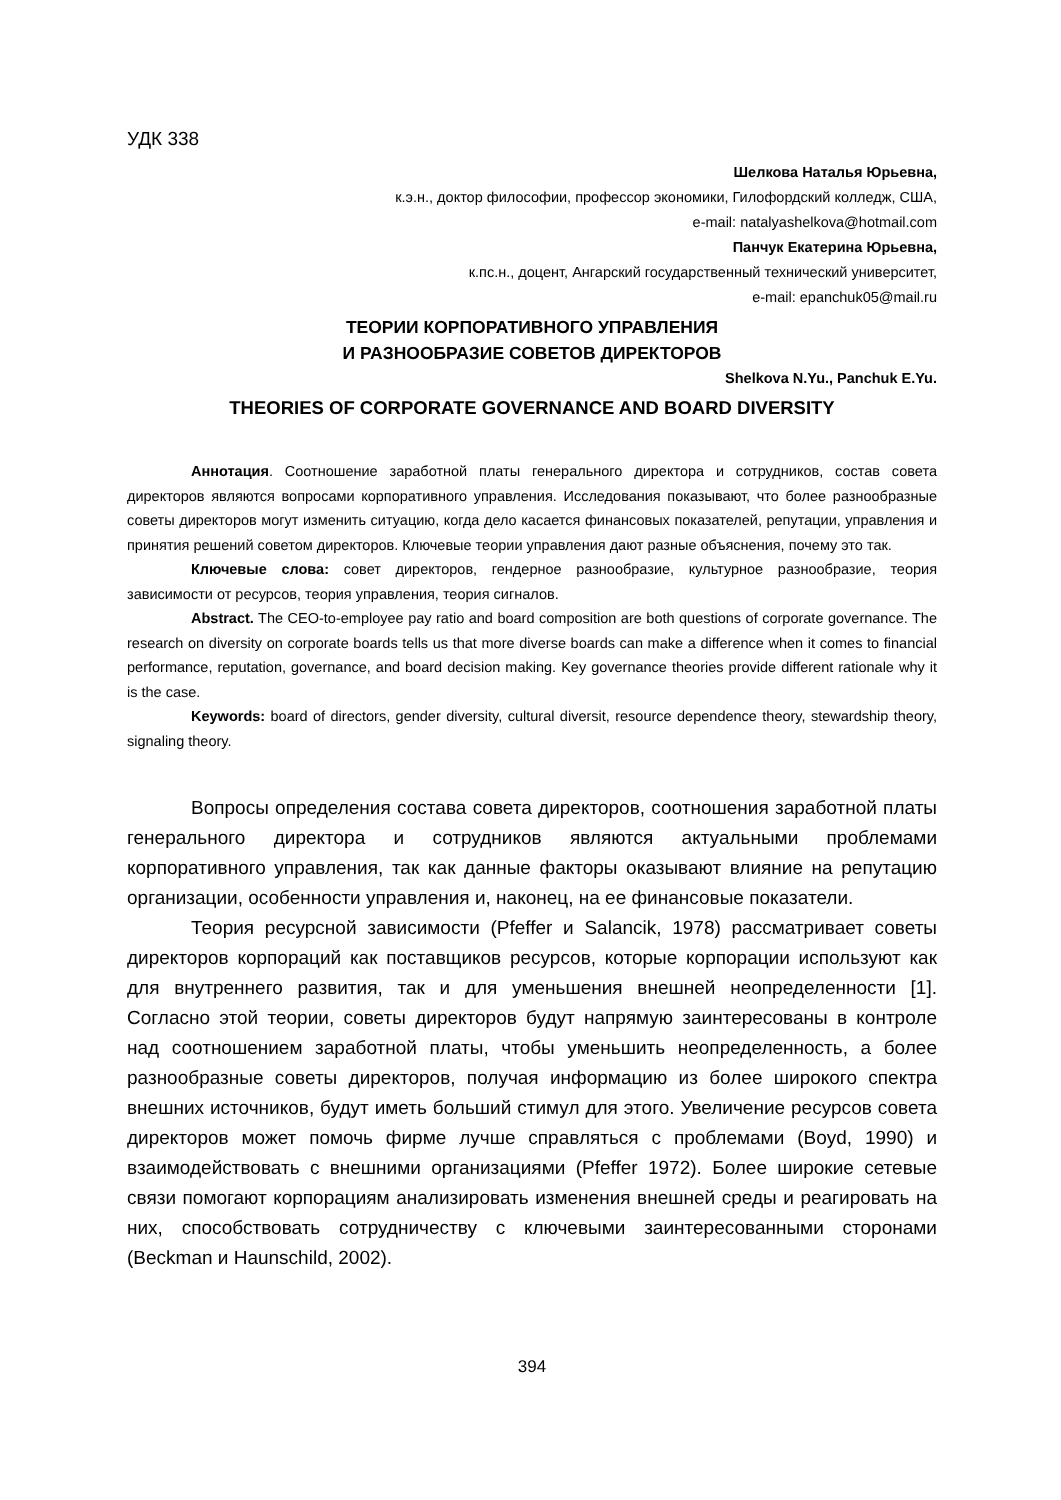УДК 338
Шелкова Наталья Юрьевна,
к.э.н., доктор философии, профессор экономики, Гилофордский колледж, США,
e-mail: natalyashelkova@hotmail.com
Панчук Екатерина Юрьевна,
к.пс.н., доцент, Ангарский государственный технический университет,
e-mail: epanchuk05@mail.ru
ТЕОРИИ КОРПОРАТИВНОГО УПРАВЛЕНИЯ
И РАЗНООБРАЗИЕ СОВЕТОВ ДИРЕКТОРОВ
Shelkova N.Yu., Panchuk E.Yu.
THEORIES OF CORPORATE GOVERNANCE AND BOARD DIVERSITY
Аннотация. Соотношение заработной платы генерального директора и сотрудников, состав совета директоров являются вопросами корпоративного управления. Исследования показывают, что более разнообразные советы директоров могут изменить ситуацию, когда дело касается финансовых показателей, репутации, управления и принятия решений советом директоров. Ключевые теории управления дают разные объяснения, почему это так.
Ключевые слова: совет директоров, гендерное разнообразие, культурное разнообразие, теория зависимости от ресурсов, теория управления, теория сигналов.
Abstract. The CEO-to-employee pay ratio and board composition are both questions of corporate governance. The research on diversity on corporate boards tells us that more diverse boards can make a difference when it comes to financial performance, reputation, governance, and board decision making. Key governance theories provide different rationale why it is the case.
Keywords: board of directors, gender diversity, cultural diversit, resource dependence theory, stewardship theory, signaling theory.
Вопросы определения состава совета директоров, соотношения заработной платы генерального директора и сотрудников являются актуальными проблемами корпоративного управления, так как данные факторы оказывают влияние на репутацию организации, особенности управления и, наконец, на ее финансовые показатели.
Теория ресурсной зависимости (Pfeffer и Salancik, 1978) рассматривает советы директоров корпораций как поставщиков ресурсов, которые корпорации используют как для внутреннего развития, так и для уменьшения внешней неопределенности [1]. Согласно этой теории, советы директоров будут напрямую заинтересованы в контроле над соотношением заработной платы, чтобы уменьшить неопределенность, а более разнообразные советы директоров, получая информацию из более широкого спектра внешних источников, будут иметь больший стимул для этого. Увеличение ресурсов совета директоров может помочь фирме лучше справляться с проблемами (Boyd, 1990) и взаимодействовать с внешними организациями (Pfeffer 1972). Более широкие сетевые связи помогают корпорациям анализировать изменения внешней среды и реагировать на них, способствовать сотрудничеству с ключевыми заинтересованными сторонами (Beckman и Haunschild, 2002).
394